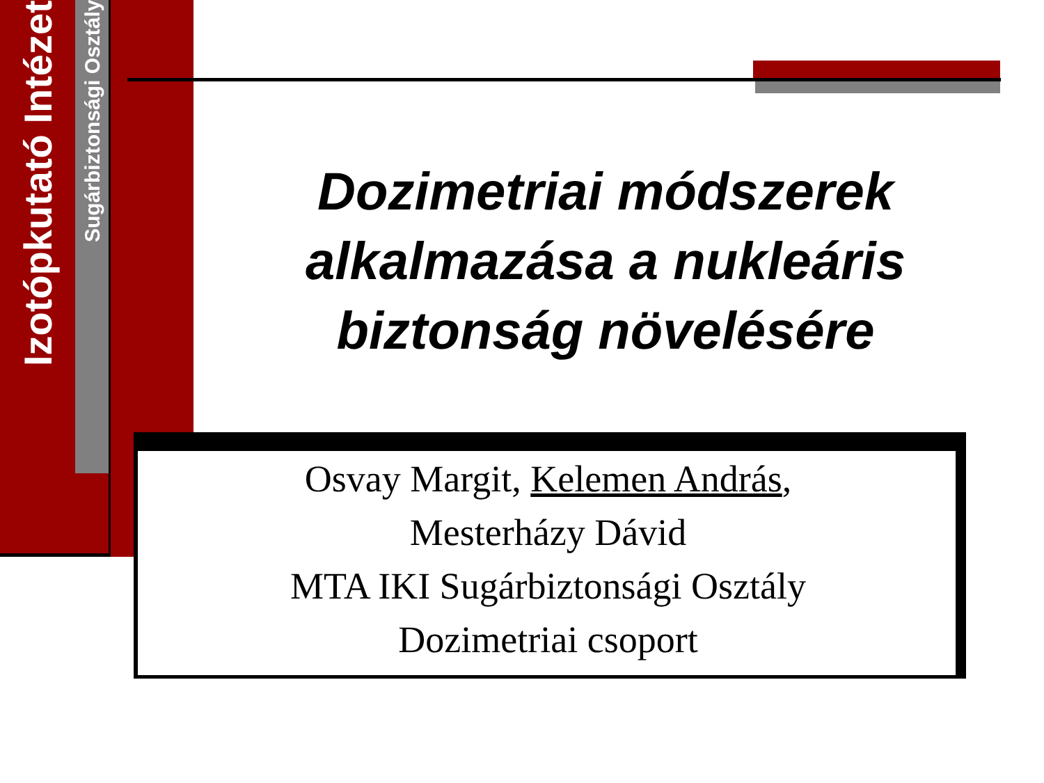Izotópkutató Intézet
Sugárbiztonsági Osztály
Dozimetriai módszerek alkalmazása a nukleáris biztonság növelésére
Osvay Margit, Kelemen András,
Mesterházy Dávid
MTA IKI Sugárbiztonsági Osztály
Dozimetriai csoport